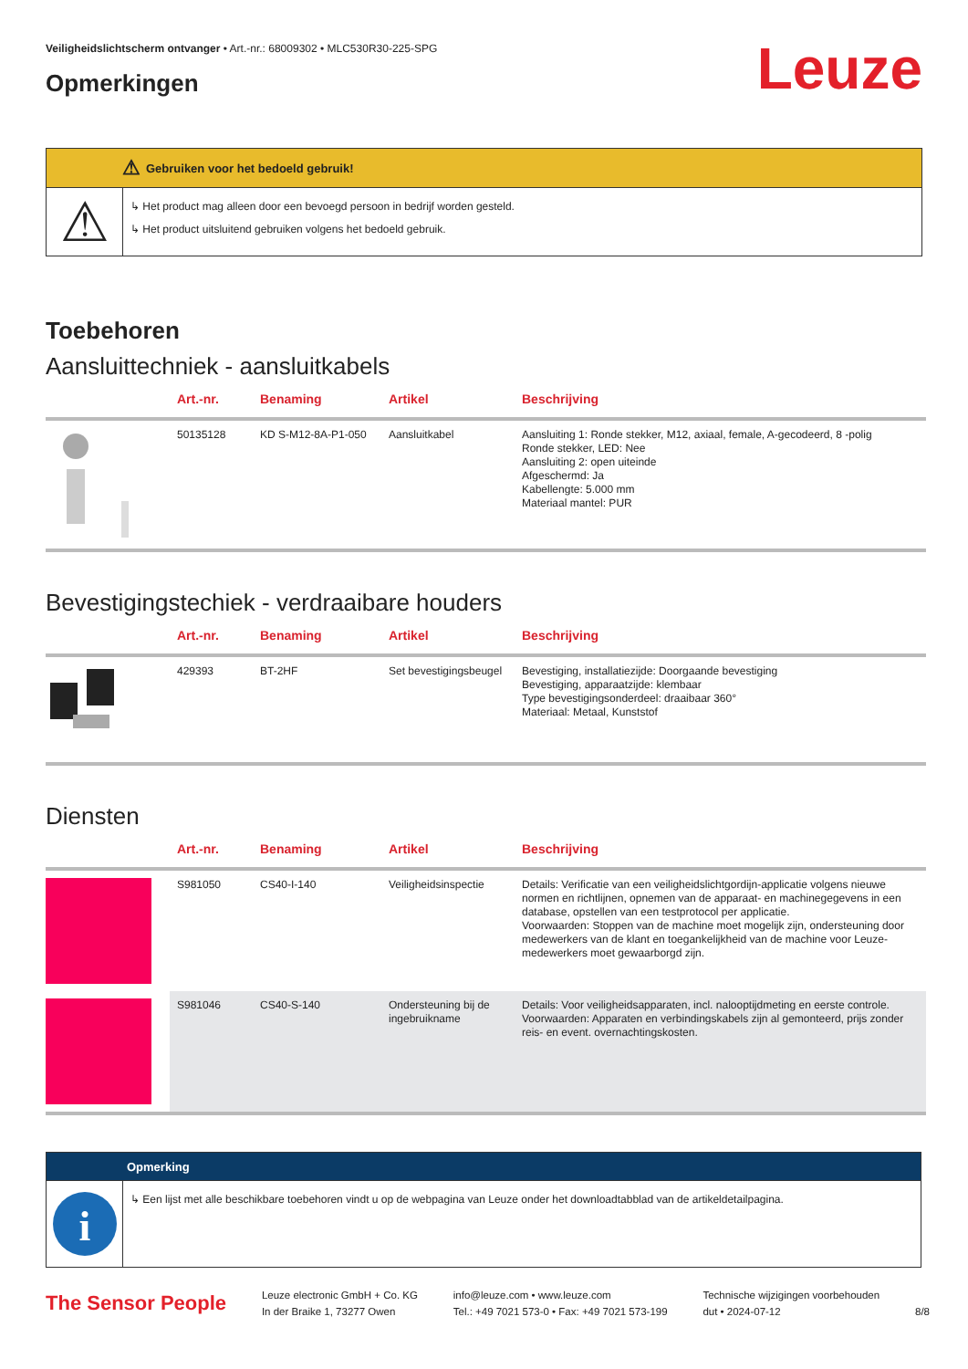Veiligheidslichtscherm ontvanger • Art.-nr.: 68009302 • MLC530R30-225-SPG
Opmerkingen
Leuze
⚠ Gebruiken voor het bedoeld gebruik!
⚠
↳ Het product mag alleen door een bevoegd persoon in bedrijf worden gesteld.
↳ Het product uitsluitend gebruiken volgens het bedoeld gebruik.
Toebehoren
Aansluittechniek - aansluitkabels
| | Art.-nr. | Benaming | Artikel | Beschrijving |
| --- | --- | --- | --- | --- |
| | 50135128 | KD S-M12-8A-P1-050 | Aansluitkabel | Aansluiting 1: Ronde stekker, M12, axiaal, female, A-gecodeerd, 8 -polig Ronde stekker, LED: Nee Aansluiting 2: open uiteinde Afgeschermd: Ja Kabellengte: 5.000 mm Materiaal mantel: PUR |
Bevestigingstechiek - verdraaibare houders
| | Art.-nr. | Benaming | Artikel | Beschrijving |
| --- | --- | --- | --- | --- |
| | 429393 | BT-2HF | Set bevestigingsbeugel | Bevestiging, installatiezijde: Doorgaande bevestiging Bevestiging, apparaatzijde: klembaar Type bevestigingsonderdeel: draaibaar 360° Materiaal: Metaal, Kunststof |
Diensten
| | Art.-nr. | Benaming | Artikel | Beschrijving |
| --- | --- | --- | --- | --- |
| | S981050 | CS40-I-140 | Veiligheidsinspectie | Details: Verificatie van een veiligheidslichtgordijn-applicatie volgens nieuwe normen en richtlijnen, opnemen van de apparaat- en machinegegevens in een database, opstellen van een testprotocol per applicatie. Voorwaarden: Stoppen van de machine moet mogelijk zijn, ondersteuning door medewerkers van de klant en toegankelijkheid van de machine voor Leuze-medewerkers moet gewaarborgd zijn. |
| | S981046 | CS40-S-140 | Ondersteuning bij de ingebruikname | Details: Voor veiligheidsapparaten, incl. nalooptijdmeting en eerste controle. Voorwaarden: Apparaten en verbindingskabels zijn al gemonteerd, prijs zonder reis- en event. overnachtingskosten. |
Opmerking
i
↳ Een lijst met alle beschikbare toebehoren vindt u op de webpagina van Leuze onder het downloadtabblad van de artikeldetailpagina.
The Sensor People
Leuze electronic GmbH + Co. KG
In der Braike 1, 73277 Owen
info@leuze.com • www.leuze.com
Tel.: +49 7021 573-0 • Fax: +49 7021 573-199
Technische wijzigingen voorbehouden
dut • 2024-07-12
8/8